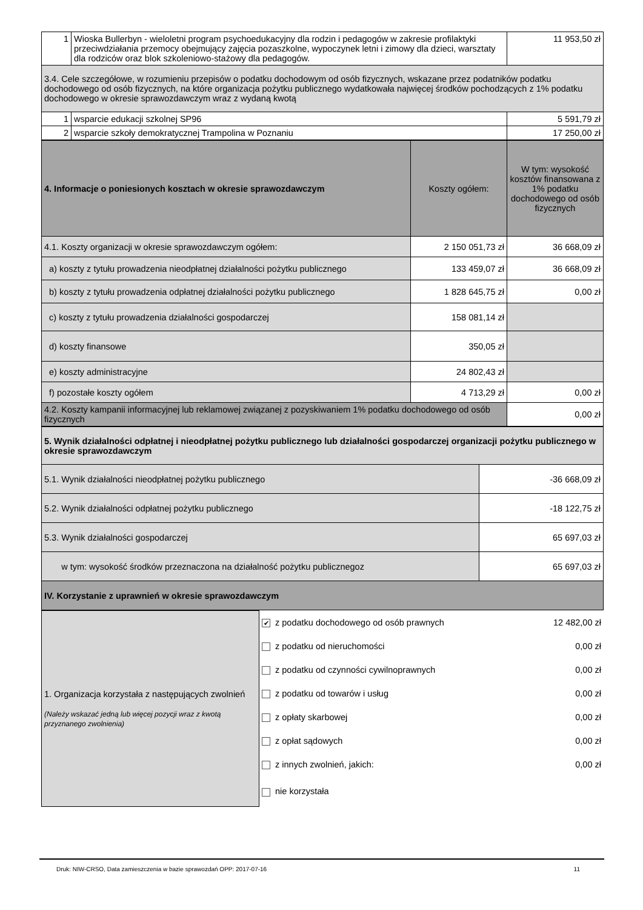| 1 | Wioska Bullerbyn - wieloletni program psychoedukacyjny dla rodzin i pedagogów w zakresie profilaktyki przeciwdziałania przemocy obejmujący zajęcia pozaszkolne, wypoczynek letni i zimowy dla dzieci, warsztaty dla rodziców oraz blok szkoleniowo-stażowy dla pedagogów. | 11 953,50 zł |
| 3.4. Cele szczegółowe, w rozumieniu przepisów o podatku dochodowym od osób fizycznych, wskazane przez podatników podatku dochodowego od osób fizycznych, na które organizacja pożytku publicznego wydatkowała najwięcej środków pochodzących z 1% podatku dochodowego w okresie sprawozdawczym wraz z wydaną kwotą | | |
| 1 | wsparcie edukacji szkolnej SP96 | 5 591,79 zł |
| 2 | wsparcie szkoły demokratycznej Trampolina w Poznaniu | 17 250,00 zł |
| 4. Informacje o poniesionych kosztach w okresie sprawozdawczym | Koszty ogółem: | W tym: wysokość kosztów finansowana z 1% podatku dochodowego od osób fizycznych |
| 4.1. Koszty organizacji w okresie sprawozdawczym ogółem: | 2 150 051,73 zł | 36 668,09 zł |
| a) koszty z tytułu prowadzenia nieodpłatnej działalności pożytku publicznego | 133 459,07 zł | 36 668,09 zł |
| b) koszty z tytułu prowadzenia odpłatnej działalności pożytku publicznego | 1 828 645,75 zł | 0,00 zł |
| c) koszty z tytułu prowadzenia działalności gospodarczej | 158 081,14 zł | |
| d) koszty finansowe | 350,05 zł | |
| e) koszty administracyjne | 24 802,43 zł | |
| f) pozostałe koszty ogółem | 4 713,29 zł | 0,00 zł |
| 4.2. Koszty kampanii informacyjnej lub reklamowej związanej z pozyskiwaniem 1% podatku dochodowego od osób fizycznych | | 0,00 zł |
| 5. Wynik działalności odpłatnej i nieodpłatnej pożytku publicznego lub działalności gospodarczej organizacji pożytku publicznego w okresie sprawozdawczym | |
| 5.1. Wynik działalności nieodpłatnej pożytku publicznego | -36 668,09 zł |
| 5.2. Wynik działalności odpłatnej pożytku publicznego | -18 122,75 zł |
| 5.3. Wynik działalności gospodarczej | 65 697,03 zł |
| w tym: wysokość środków przeznaczona na działalność pożytku publicznegoz | 65 697,03 zł |
| IV. Korzystanie z uprawnień w okresie sprawozdawczym | |
| 1. Organizacja korzystała z następujących zwolnień (Należy wskazać jedną lub więcej pozycji wraz z kwotą przyznanego zwolnienia) | / ✔ z podatku dochodowego od osób prawnych / 12 482,00 zł / / z podatku od nieruchomości / 0,00 zł / / z podatku od czynności cywilnoprawnych / 0,00 zł / / z podatku od towarów i usług / 0,00 zł / / z opłaty skarbowej / 0,00 zł / / z opłat sądowych / 0,00 zł / / z innych zwolnień, jakich: / 0,00 zł / / nie korzystała / / |
Druk: NIW-CRSO, Data zamieszczenia w bazie sprawozdań OPP: 2017-07-16 11